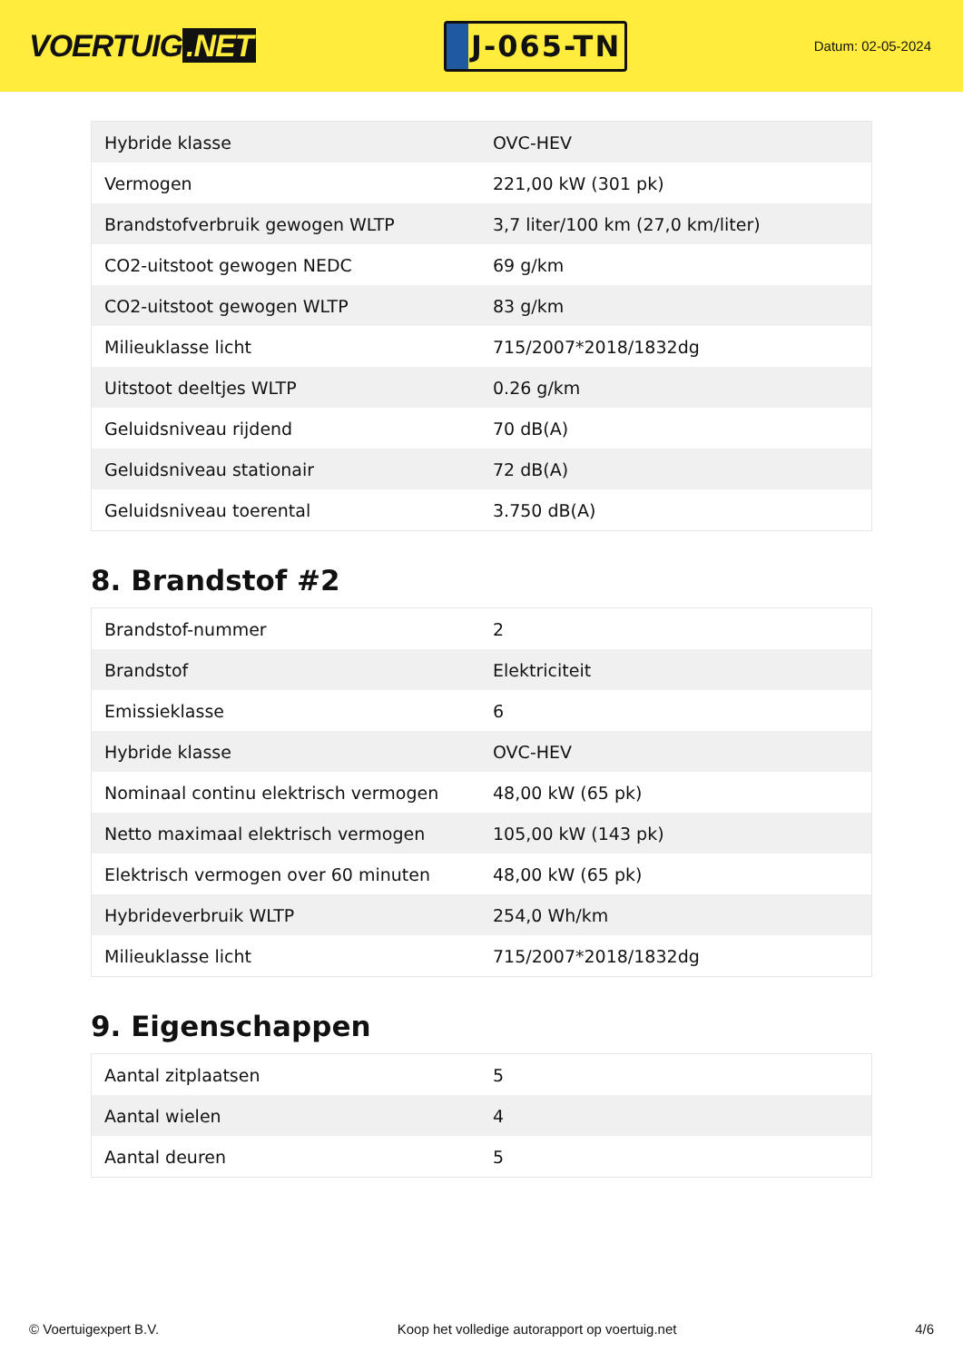VOERTUIG.NET
J-065-TN
Datum: 02-05-2024
| Hybride klasse | OVC-HEV |
| Vermogen | 221,00 kW (301 pk) |
| Brandstofverbruik gewogen WLTP | 3,7 liter/100 km (27,0 km/liter) |
| CO2-uitstoot gewogen NEDC | 69 g/km |
| CO2-uitstoot gewogen WLTP | 83 g/km |
| Milieuklasse licht | 715/2007*2018/1832dg |
| Uitstoot deeltjes WLTP | 0.26 g/km |
| Geluidsniveau rijdend | 70 dB(A) |
| Geluidsniveau stationair | 72 dB(A) |
| Geluidsniveau toerental | 3.750 dB(A) |
8. Brandstof #2
| Brandstof-nummer | 2 |
| Brandstof | Elektriciteit |
| Emissieklasse | 6 |
| Hybride klasse | OVC-HEV |
| Nominaal continu elektrisch vermogen | 48,00 kW (65 pk) |
| Netto maximaal elektrisch vermogen | 105,00 kW (143 pk) |
| Elektrisch vermogen over 60 minuten | 48,00 kW (65 pk) |
| Hybrideverbruik WLTP | 254,0 Wh/km |
| Milieuklasse licht | 715/2007*2018/1832dg |
9. Eigenschappen
| Aantal zitplaatsen | 5 |
| Aantal wielen | 4 |
| Aantal deuren | 5 |
© Voertuigexpert B.V. Koop het volledige autorapport op voertuig.net 4/6